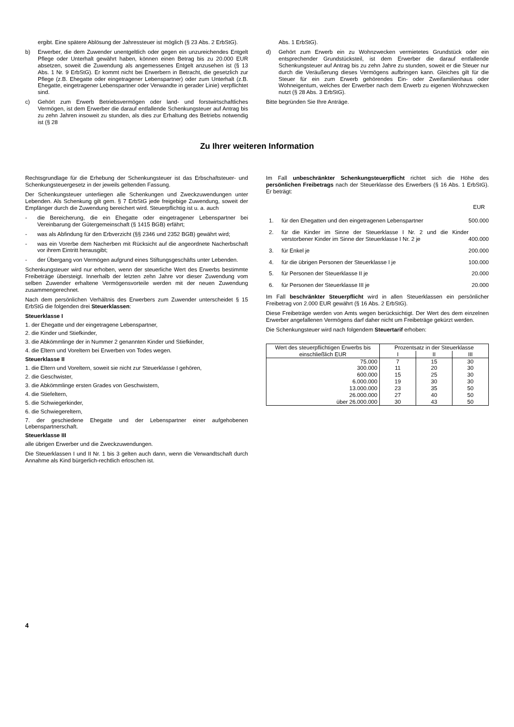ergibt. Eine spätere Ablösung der Jahressteuer ist möglich (§ 23 Abs. 2 ErbStG).
b) Erwerber, die dem Zuwender unentgeltlich oder gegen ein unzureichendes Entgelt Pflege oder Unterhalt gewährt haben, können einen Betrag bis zu 20.000 EUR absetzen, soweit die Zuwendung als angemessenes Entgelt anzusehen ist (§ 13 Abs. 1 Nr. 9 ErbStG). Er kommt nicht bei Erwerbern in Betracht, die gesetzlich zur Pflege (z.B. Ehegatte oder eingetragener Lebenspartner) oder zum Unterhalt (z.B. Ehegatte, eingetragener Lebenspartner oder Verwandte in gerader Linie) verpflichtet sind.
c) Gehört zum Erwerb Betriebsvermögen oder land- und forstwirtschaftliches Vermögen, ist dem Erwerber die darauf entfallende Schenkungsteuer auf Antrag bis zu zehn Jahren insoweit zu stunden, als dies zur Erhaltung des Betriebs notwendig ist (§ 28
Abs. 1 ErbStG).
d) Gehört zum Erwerb ein zu Wohnzwecken vermietetes Grundstück oder ein entsprechender Grundstücksteil, ist dem Erwerber die darauf entfallende Schenkungsteuer auf Antrag bis zu zehn Jahre zu stunden, soweit er die Steuer nur durch die Veräußerung dieses Vermögens aufbringen kann. Gleiches gilt für die Steuer für ein zum Erwerb gehörendes Ein- oder Zweifamilienhaus oder Wohneigentum, welches der Erwerber nach dem Erwerb zu eigenen Wohnzwecken nutzt (§ 28 Abs. 3 ErbStG).
Bitte begründen Sie Ihre Anträge.
Zu Ihrer weiteren Information
Rechtsgrundlage für die Erhebung der Schenkungsteuer ist das Erbschaftsteuer- und Schenkungsteuergesetz in der jeweils geltenden Fassung.
Der Schenkungsteuer unterliegen alle Schenkungen und Zweckzuwendungen unter Lebenden. Als Schenkung gilt gem. § 7 ErbStG jede freigebige Zuwendung, soweit der Empfänger durch die Zuwendung bereichert wird. Steuerpflichtig ist u. a. auch
- die Bereicherung, die ein Ehegatte oder eingetragener Lebenspartner bei Vereinbarung der Gütergemeinschaft (§ 1415 BGB) erfährt;
- was als Abfindung für den Erbverzicht (§§ 2346 und 2352 BGB) gewährt wird;
- was ein Vorerbe dem Nacherben mit Rücksicht auf die angeordnete Nacherbschaft vor ihrem Eintritt herausgibt;
- der Übergang von Vermögen aufgrund eines Stiftungsgeschäfts unter Lebenden.
Schenkungsteuer wird nur erhoben, wenn der steuerliche Wert des Erwerbs bestimmte Freibeträge übersteigt. Innerhalb der letzten zehn Jahre vor dieser Zuwendung vom selben Zuwender erhaltene Vermögensvorteile werden mit der neuen Zuwendung zusammengerechnet.
Nach dem persönlichen Verhältnis des Erwerbers zum Zuwender unterscheidet § 15 ErbStG die folgenden drei Steuerklassen:
Steuerklasse I
1. der Ehegatte und der eingetragene Lebenspartner,
2. die Kinder und Stiefkinder,
3. die Abkömmlinge der in Nummer 2 genannten Kinder und Stiefkinder,
4. die Eltern und Voreltern bei Erwerben von Todes wegen.
Steuerklasse II
1. die Eltern und Voreltern, soweit sie nicht zur Steuerklasse I gehören,
2. die Geschwister,
3. die Abkömmlinge ersten Grades von Geschwistern,
4. die Stiefeltern,
5. die Schwiegerkinder,
6. die Schwiegereltern,
7. der geschiedene Ehegatte und der Lebenspartner einer aufgehobenen Lebenspartnerschaft.
Steuerklasse III
alle übrigen Erwerber und die Zweckzuwendungen.
Die Steuerklassen I und II Nr. 1 bis 3 gelten auch dann, wenn die Verwandtschaft durch Annahme als Kind bürgerlich-rechtlich erloschen ist.
Im Fall unbeschränkter Schenkungsteuerpflicht richtet sich die Höhe des persönlichen Freibetrags nach der Steuerklasse des Erwerbers (§ 16 Abs. 1 ErbStG). Er beträgt:
| | | EUR |
| 1. | für den Ehegatten und den eingetragenen Lebenspartner | 500.000 |
| 2. | für die Kinder im Sinne der Steuerklasse I Nr. 2 und die Kinder verstorbener Kinder im Sinne der Steuerklasse I Nr. 2 je | 400.000 |
| 3. | für Enkel je | 200.000 |
| 4. | für die übrigen Personen der Steuerklasse I je | 100.000 |
| 5. | für Personen der Steuerklasse II je | 20.000 |
| 6. | für Personen der Steuerklasse III je | 20.000 |
Im Fall beschränkter Steuerpflicht wird in allen Steuerklassen ein persönlicher Freibetrag von 2.000 EUR gewährt (§ 16 Abs. 2 ErbStG).
Diese Freibeträge werden von Amts wegen berücksichtigt. Der Wert des dem einzelnen Erwerber angefallenen Vermögens darf daher nicht um Freibeträge gekürzt werden.
Die Schenkungsteuer wird nach folgendem Steuertarif erhoben:
| Wert des steuerpflichtigen Erwerbs bis einschließlich EUR | Prozentsatz in der Steuerklasse | | |
| --- | --- | --- | --- |
| | I | II | III |
| 75.000 | 7 | 15 | 30 |
| 300.000 | 11 | 20 | 30 |
| 600.000 | 15 | 25 | 30 |
| 6.000.000 | 19 | 30 | 30 |
| 13.000.000 | 23 | 35 | 50 |
| 26.000.000 | 27 | 40 | 50 |
| über 26.000.000 | 30 | 43 | 50 |
4